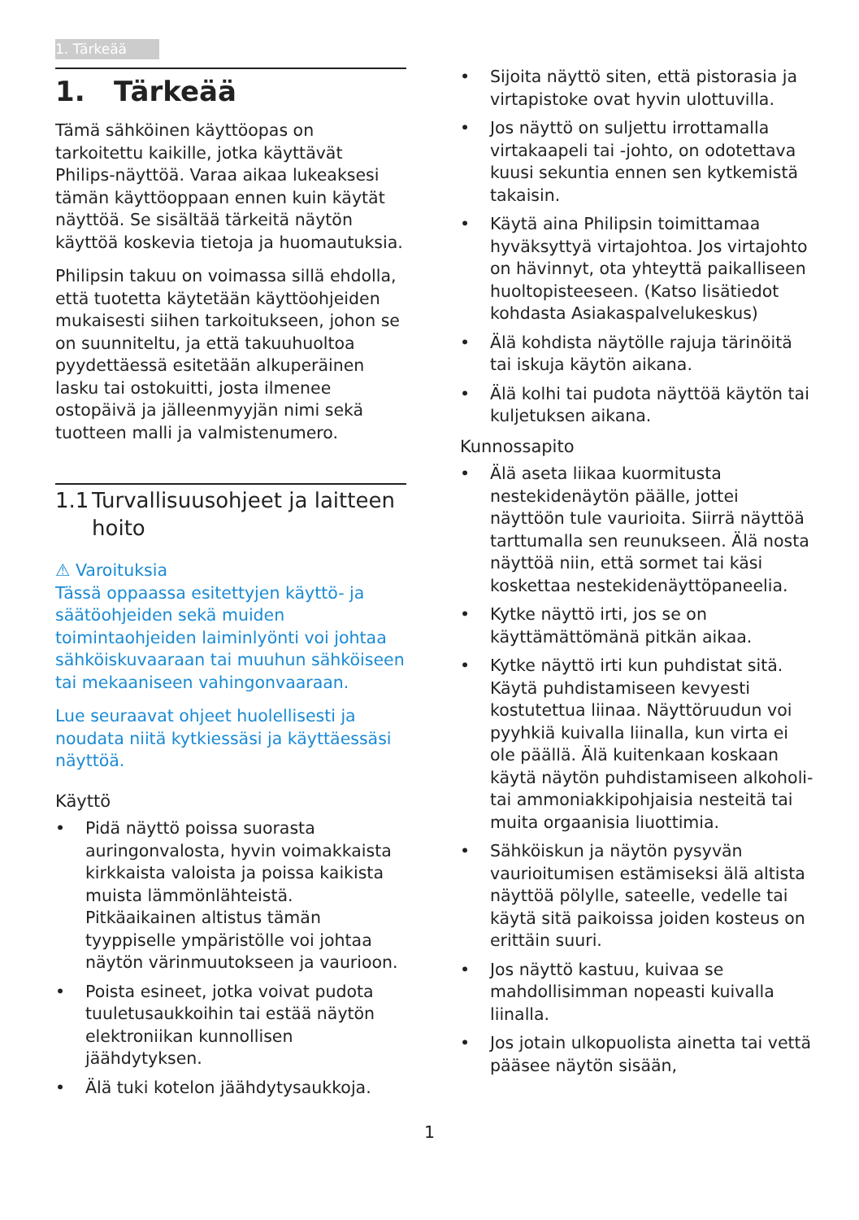1. Tärkeää
1. Tärkeää
Tämä sähköinen käyttöopas on tarkoitettu kaikille, jotka käyttävät Philips-näyttöä. Varaa aikaa lukeaksesi tämän käyttöoppaan ennen kuin käytät näyttöä. Se sisältää tärkeitä näytön käyttöä koskevia tietoja ja huomautuksia.
Philipsin takuu on voimassa sillä ehdolla, että tuotetta käytetään käyttöohjeiden mukaisesti siihen tarkoitukseen, johon se on suunniteltu, ja että takuuhuoltoa pyydettäessä esitetään alkuperäinen lasku tai ostokuitti, josta ilmenee ostopäivä ja jälleenmyyjän nimi sekä tuotteen malli ja valmistenumero.
1.1 Turvallisuusohjeet ja laitteen hoito
⚠ Varoituksia
Tässä oppaassa esitettyjen käyttö- ja säätöohjeiden sekä muiden toimintaohjeiden laiminlyönti voi johtaa sähköiskuvaaraan tai muuhun sähköiseen tai mekaaniseen vahingonvaaraan.
Lue seuraavat ohjeet huolellisesti ja noudata niitä kytkiessäsi ja käyttäessäsi näyttöä.
Käyttö
• Pidä näyttö poissa suorasta auringonvalosta, hyvin voimakkaista kirkkaista valoista ja poissa kaikista muista lämmönlähteistä. Pitkäaikainen altistus tämän tyyppiselle ympäristölle voi johtaa näytön värinmuutokseen ja vaurioon.
• Poista esineet, jotka voivat pudota tuuletusaukkoihin tai estää näytön elektroniikan kunnollisen jäähdytyksen.
• Älä tuki kotelon jäähdytysaukkoja.
• Sijoita näyttö siten, että pistorasia ja virtapistoke ovat hyvin ulottuvilla.
• Jos näyttö on suljettu irrottamalla virtakaapeli tai -johto, on odotettava kuusi sekuntia ennen sen kytkemistä takaisin.
• Käytä aina Philipsin toimittamaa hyväksyttyä virtajohtoa. Jos virtajohto on hävinnyt, ota yhteyttä paikalliseen huoltopisteeseen. (Katso lisätiedot kohdasta Asiakaspalvelukeskus)
• Älä kohdista näytölle rajuja tärinöitä tai iskuja käytön aikana.
• Älä kolhi tai pudota näyttöä käytön tai kuljetuksen aikana.
Kunnossapito
• Älä aseta liikaa kuormitusta nestekidenäytön päälle, jottei näyttöön tule vaurioita. Siirrä näyttöä tarttumalla sen reunukseen. Älä nosta näyttöä niin, että sormet tai käsi koskettaa nestekidenäyttöpaneelia.
• Kytke näyttö irti, jos se on käyttämättömänä pitkän aikaa.
• Kytke näyttö irti kun puhdistat sitä. Käytä puhdistamiseen kevyesti kostutettua liinaa. Näyttöruudun voi pyyhkiä kuivalla liinalla, kun virta ei ole päällä. Älä kuitenkaan koskaan käytä näytön puhdistamiseen alkoholi- tai ammoniakkipohjaisia nesteitä tai muita orgaanisia liuottimia.
• Sähköiskun ja näytön pysyvän vaurioitumisen estämiseksi älä altista näyttöä pölylle, sateelle, vedelle tai käytä sitä paikoissa joiden kosteus on erittäin suuri.
• Jos näyttö kastuu, kuivaa se mahdollisimman nopeasti kuivalla liinalla.
• Jos jotain ulkopuolista ainetta tai vettä pääsee näytön sisään,
1